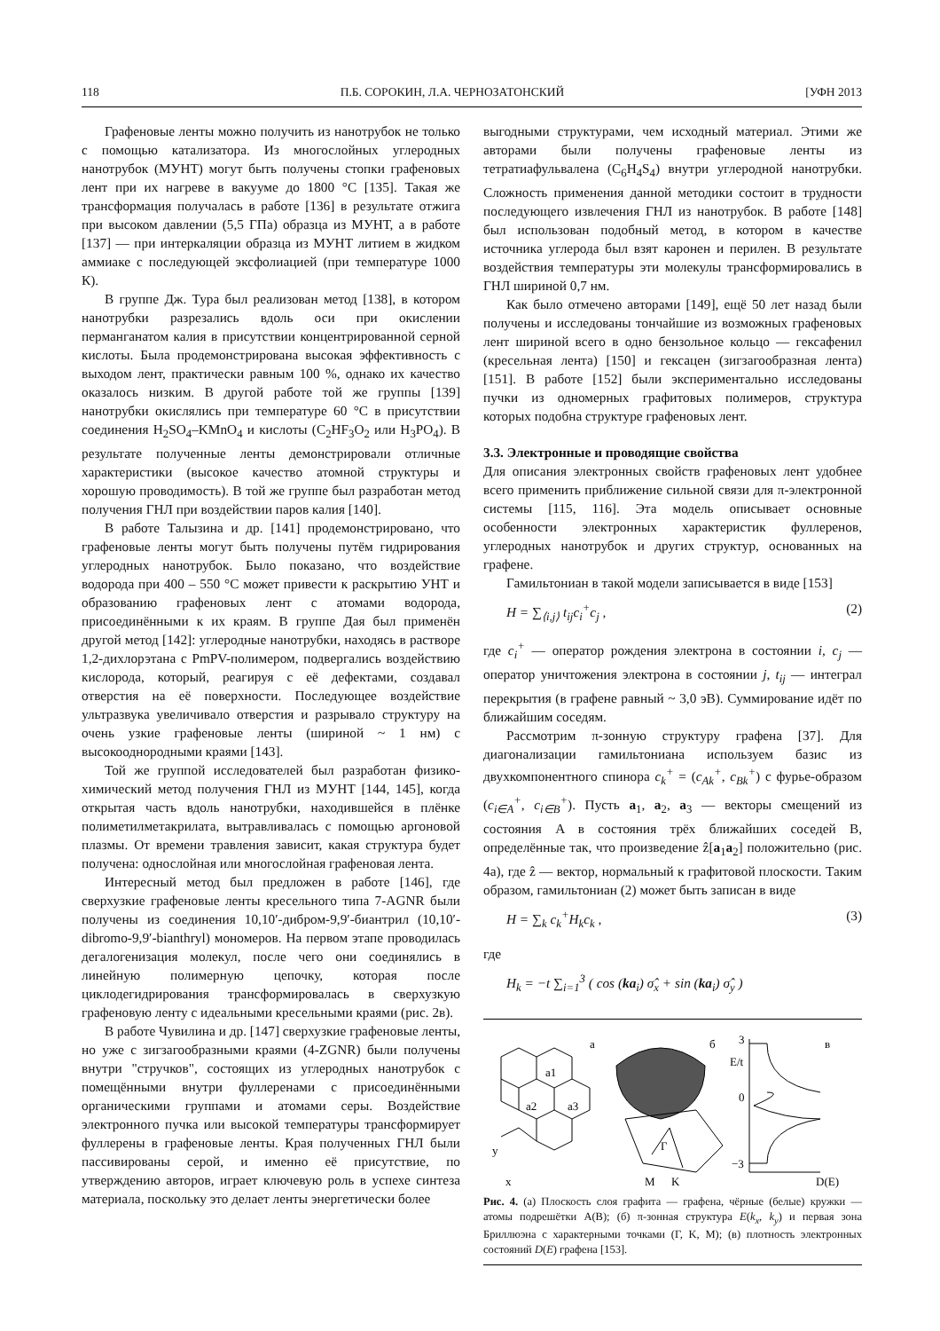118 П.Б. СОРОКИН, Л.А. ЧЕРНОЗАТОНСКИЙ [УФН 2013
Графеновые ленты можно получить из нанотрубок не только с помощью катализатора. Из многослойных углеродных нанотрубок (МУНТ) могут быть получены стопки графеновых лент при их нагреве в вакууме до 1800 °C [135]. Такая же трансформация получалась в работе [136] в результате отжига при высоком давлении (5,5 ГПа) образца из МУНТ, а в работе [137] — при интеркаляции образца из МУНТ литием в жидком аммиаке с последующей эксфолиацией (при температуре 1000 К).
В группе Дж. Тура был реализован метод [138], в котором нанотрубки разрезались вдоль оси при окислении перманганатом калия в присутствии концентрированной серной кислоты. Была продемонстрирована высокая эффективность с выходом лент, практически равным 100 %, однако их качество оказалось низким. В другой работе той же группы [139] нанотрубки окислялись при температуре 60 °C в присутствии соединения H<sub>2</sub>SO<sub>4</sub>–KMnO<sub>4</sub> и кислоты (C<sub>2</sub>HF<sub>3</sub>O<sub>2</sub> или H<sub>3</sub>PO<sub>4</sub>). В результате полученные ленты демонстрировали отличные характеристики (высокое качество атомной структуры и хорошую проводимость). В той же группе был разработан метод получения ГНЛ при воздействии паров калия [140].
В работе Талызина и др. [141] продемонстрировано, что графеновые ленты могут быть получены путём гидрирования углеродных нанотрубок. Было показано, что воздействие водорода при 400 – 550 °C может привести к раскрытию УНТ и образованию графеновых лент с атомами водорода, присоединёнными к их краям. В группе Дая был применён другой метод [142]: углеродные нанотрубки, находясь в растворе 1,2-дихлорэтана с PmPV-полимером, подвергались воздействию кислорода, который, реагируя с её дефектами, создавал отверстия на её поверхности. Последующее воздействие ультразвука увеличивало отверстия и разрывало структуру на очень узкие графеновые ленты (шириной ~ 1 нм) с высокооднородными краями [143].
Той же группой исследователей был разработан физико-химический метод получения ГНЛ из МУНТ [144, 145], когда открытая часть вдоль нанотрубки, находившейся в плёнке полиметилметакрилата, вытравливалась с помощью аргоновой плазмы. От времени травления зависит, какая структура будет получена: однослойная или многослойная графеновая лента.
Интересный метод был предложен в работе [146], где сверхузкие графеновые ленты кресельного типа 7-AGNR были получены из соединения 10,10′-дибром-9,9′-биантрил (10,10′-dibromo-9,9′-bianthryl) мономеров. На первом этапе проводилась дегалогенизация молекул, после чего они соединялись в линейную полимерную цепочку, которая после циклодегидрирования трансформировалась в сверхузкую графеновую ленту с идеальными кресельными краями (рис. 2в).
В работе Чувилина и др. [147] сверхузкие графеновые ленты, но уже с зигзагообразными краями (4-ZGNR) были получены внутри "стручков", состоящих из углеродных нанотрубок с помещёнными внутри фуллеренами с присоединёнными органическими группами и атомами серы. Воздействие электронного пучка или высокой температуры трансформирует фуллерены в графеновые ленты. Края полученных ГНЛ были пассивированы серой, и именно её присутствие, по утверждению авторов, играет ключевую роль в успехе синтеза материала, поскольку это делает ленты энергетически более
выгодными структурами, чем исходный материал. Этими же авторами были получены графеновые ленты из тетратиафульвалена (C<sub>6</sub>H<sub>4</sub>S<sub>4</sub>) внутри углеродной нанотрубки. Сложность применения данной методики состоит в трудности последующего извлечения ГНЛ из нанотрубок. В работе [148] был использован подобный метод, в котором в качестве источника углерода был взят каронен и перилен. В результате воздействия температуры эти молекулы трансформировались в ГНЛ шириной 0,7 нм.
Как было отмечено авторами [149], ещё 50 лет назад были получены и исследованы тончайшие из возможных графеновых лент шириной всего в одно бензольное кольцо — гексафенил (кресельная лента) [150] и гексацен (зигзагообразная лента) [151]. В работе [152] были экспериментально исследованы пучки из одномерных графитовых полимеров, структура которых подобна структуре графеновых лент.
3.3. Электронные и проводящие свойства
Для описания электронных свойств графеновых лент удобнее всего применить приближение сильной связи для π-электронной системы [115, 116]. Эта модель описывает основные особенности электронных характеристик фуллеренов, углеродных нанотрубок и других структур, основанных на графене.
Гамильтониан в такой модели записывается в виде [153]
H = ∑<sub>⟨i,j⟩</sub> t<sub>ij</sub>c<sub>i</sub><sup>+</sup>c<sub>j</sub> , (2)
где c<sub>i</sub><sup>+</sup> — оператор рождения электрона в состоянии i, c<sub>j</sub> — оператор уничтожения электрона в состоянии j, t<sub>ij</sub> — интеграл перекрытия (в графене равный ~ 3,0 эВ). Суммирование идёт по ближайшим соседям.
Рассмотрим π-зонную структуру графена [37]. Для диагонализации гамильтониана используем базис из двухкомпонентного спинора c<sub>k</sub><sup>+</sup> = (c<sub>Ak</sub><sup>+</sup>, c<sub>Bk</sub><sup>+</sup>) с фурье-образом (c<sub>i∈A</sub><sup>+</sup>, c<sub>i∈B</sub><sup>+</sup>). Пусть a<sub>1</sub>, a<sub>2</sub>, a<sub>3</sub> — векторы смещений из состояния A в состояния трёх ближайших соседей B, определённые так, что произведение ẑ[a<sub>1</sub>a<sub>2</sub>] положительно (рис. 4а), где ẑ — вектор, нормальный к графитовой плоскости. Таким образом, гамильтониан (2) может быть записан в виде
H = ∑<sub>k</sub> c<sub>k</sub><sup>+</sup>H<sub>k</sub>c<sub>k</sub> , (3)
где
H<sub>k</sub> = −t ∑<sub>i=1</sub><sup>3</sup> ( cos (ka<sub>i</sub>) σ̂<sub>x</sub> + sin (ka<sub>i</sub>) σ̂<sub>y</sub> )
а
б
в
a1
a2
a3
y
x
Г
M
K
3
E/t
0
−3
D(E)
Рис. 4. (а) Плоскость слоя графита — графена, чёрные (белые) кружки — атомы подрешётки A(B); (б) π-зонная структура E(k<sub>x</sub>, k<sub>y</sub>) и первая зона Бриллюэна с характерными точками (Г, K, M); (в) плотность электронных состояний D(E) графена [153].